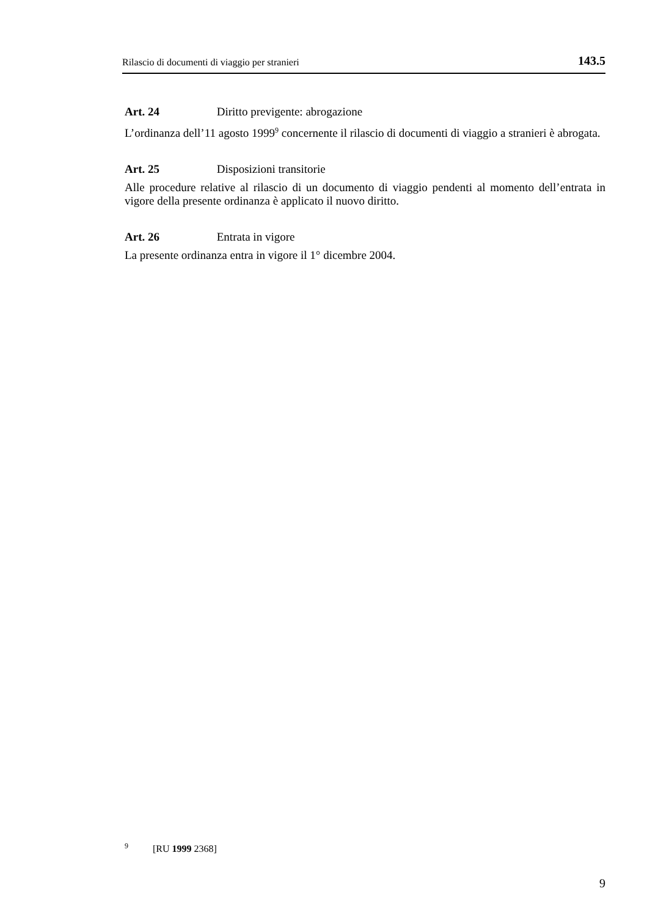Rilascio di documenti di viaggio per stranieri 143.5
Art. 24 Diritto previgente: abrogazione
L’ordinanza dell’11 agosto 1999<sup>9</sup> concernente il rilascio di documenti di viaggio a stranieri è abrogata.
Art. 25 Disposizioni transitorie
Alle procedure relative al rilascio di un documento di viaggio pendenti al momento dell’entrata in vigore della presente ordinanza è applicato il nuovo diritto.
Art. 26 Entrata in vigore
La presente ordinanza entra in vigore il 1° dicembre 2004.
<sup>9</sup> [RU 1999 2368]
9